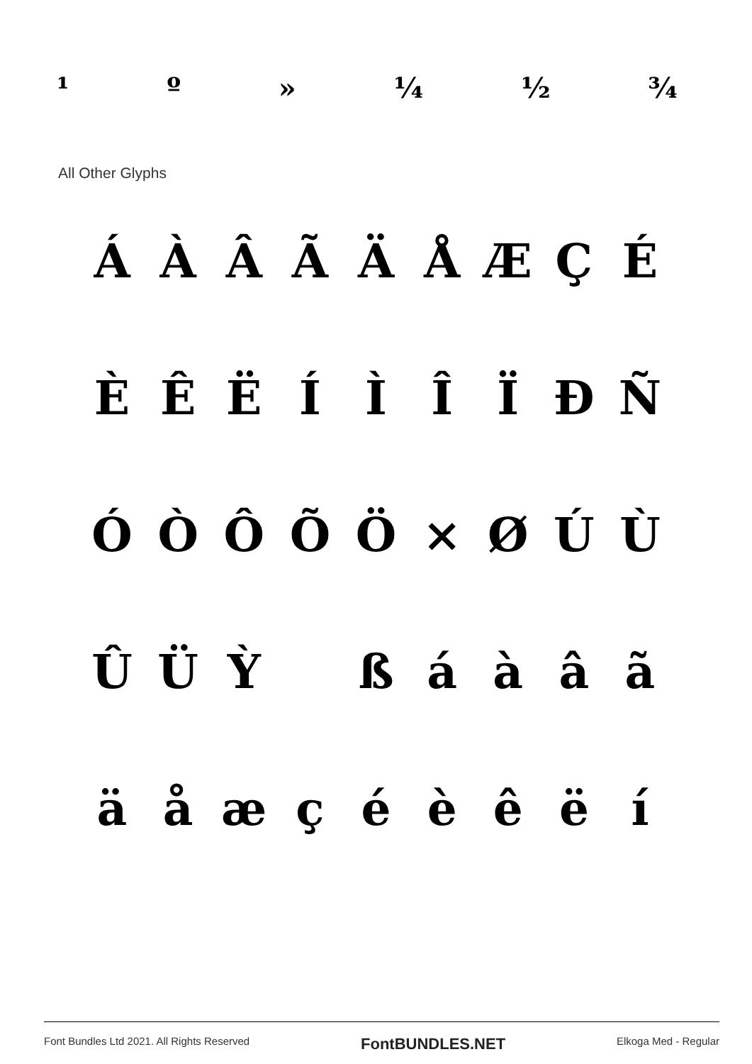¹ º » ¼ ½ ¾
All Other Glyphs
ÁÀÂÃÄÅÆÇÉ
ÈÊËÍÌÎÏÐÑ
ÓÒÔÕÖ × ØÚÙ
ÛÜỲ ßáàâã
äåæçéèêëí
Font Bundles Ltd 2021. All Rights Reserved FontBUNDLES.NET Elkoga Med - Regular